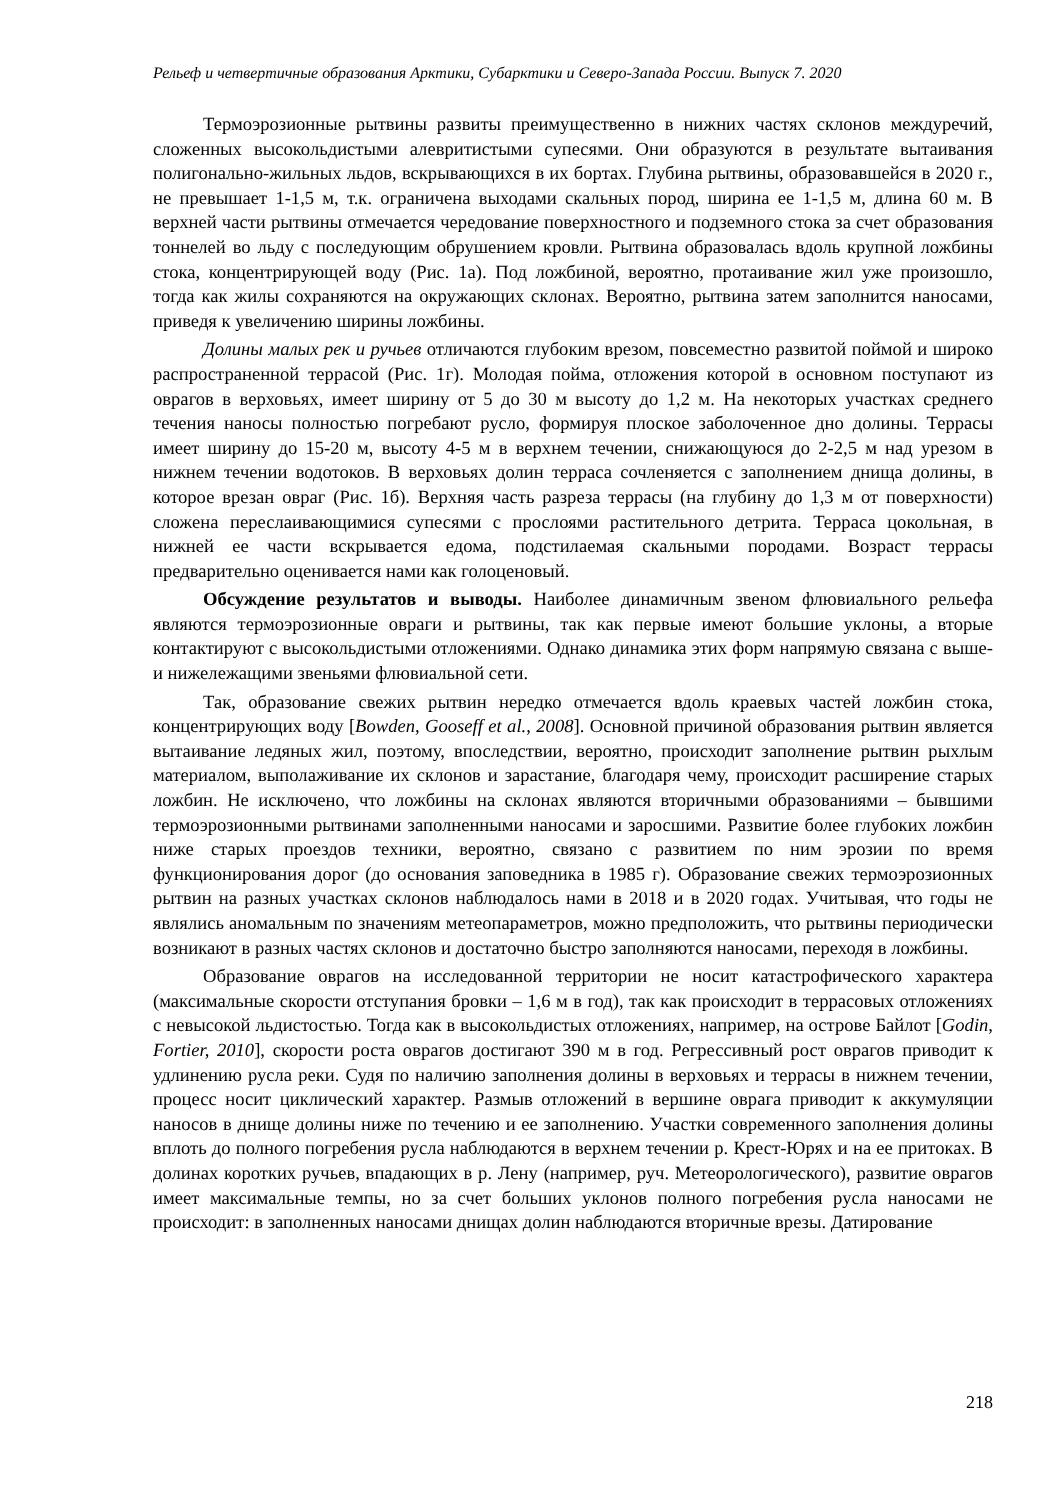Рельеф и четвертичные образования Арктики, Субарктики и Северо-Запада России. Выпуск 7. 2020
Термоэрозионные рытвины развиты преимущественно в нижних частях склонов междуречий, сложенных высокольдистыми алевритистыми супесями. Они образуются в результате вытаивания полигонально-жильных льдов, вскрывающихся в их бортах. Глубина рытвины, образовавшейся в 2020 г., не превышает 1-1,5 м, т.к. ограничена выходами скальных пород, ширина ее 1-1,5 м, длина 60 м. В верхней части рытвины отмечается чередование поверхностного и подземного стока за счет образования тоннелей во льду с последующим обрушением кровли. Рытвина образовалась вдоль крупной ложбины стока, концентрирующей воду (Рис. 1а). Под ложбиной, вероятно, протаивание жил уже произошло, тогда как жилы сохраняются на окружающих склонах. Вероятно, рытвина затем заполнится наносами, приведя к увеличению ширины ложбины.
Долины малых рек и ручьев отличаются глубоким врезом, повсеместно развитой поймой и широко распространенной террасой (Рис. 1г). Молодая пойма, отложения которой в основном поступают из оврагов в верховьях, имеет ширину от 5 до 30 м высоту до 1,2 м. На некоторых участках среднего течения наносы полностью погребают русло, формируя плоское заболоченное дно долины. Террасы имеет ширину до 15-20 м, высоту 4-5 м в верхнем течении, снижающуюся до 2-2,5 м над урезом в нижнем течении водотоков. В верховьях долин терраса сочленяется с заполнением днища долины, в которое врезан овраг (Рис. 1б). Верхняя часть разреза террасы (на глубину до 1,3 м от поверхности) сложена переслаивающимися супесями с прослоями растительного детрита. Терраса цокольная, в нижней ее части вскрывается едома, подстилаемая скальными породами. Возраст террасы предварительно оценивается нами как голоценовый.
Обсуждение результатов и выводы. Наиболее динамичным звеном флювиального рельефа являются термоэрозионные овраги и рытвины, так как первые имеют большие уклоны, а вторые контактируют с высокольдистыми отложениями. Однако динамика этих форм напрямую связана с выше- и нижележащими звеньями флювиальной сети.
Так, образование свежих рытвин нередко отмечается вдоль краевых частей ложбин стока, концентрирующих воду [Bowden, Gooseff et al., 2008]. Основной причиной образования рытвин является вытаивание ледяных жил, поэтому, впоследствии, вероятно, происходит заполнение рытвин рыхлым материалом, выполаживание их склонов и зарастание, благодаря чему, происходит расширение старых ложбин. Не исключено, что ложбины на склонах являются вторичными образованиями – бывшими термоэрозионными рытвинами заполненными наносами и заросшими. Развитие более глубоких ложбин ниже старых проездов техники, вероятно, связано с развитием по ним эрозии по время функционирования дорог (до основания заповедника в 1985 г). Образование свежих термоэрозионных рытвин на разных участках склонов наблюдалось нами в 2018 и в 2020 годах. Учитывая, что годы не являлись аномальным по значениям метеопараметров, можно предположить, что рытвины периодически возникают в разных частях склонов и достаточно быстро заполняются наносами, переходя в ложбины.
Образование оврагов на исследованной территории не носит катастрофического характера (максимальные скорости отступания бровки – 1,6 м в год), так как происходит в террасовых отложениях с невысокой льдистостью. Тогда как в высокольдистых отложениях, например, на острове Байлот [Godin, Fortier, 2010], скорости роста оврагов достигают 390 м в год. Регрессивный рост оврагов приводит к удлинению русла реки. Судя по наличию заполнения долины в верховьях и террасы в нижнем течении, процесс носит циклический характер. Размыв отложений в вершине оврага приводит к аккумуляции наносов в днище долины ниже по течению и ее заполнению. Участки современного заполнения долины вплоть до полного погребения русла наблюдаются в верхнем течении р. Крест-Юрях и на ее притоках. В долинах коротких ручьев, впадающих в р. Лену (например, руч. Метеорологического), развитие оврагов имеет максимальные темпы, но за счет больших уклонов полного погребения русла наносами не происходит: в заполненных наносами днищах долин наблюдаются вторичные врезы. Датирование
218